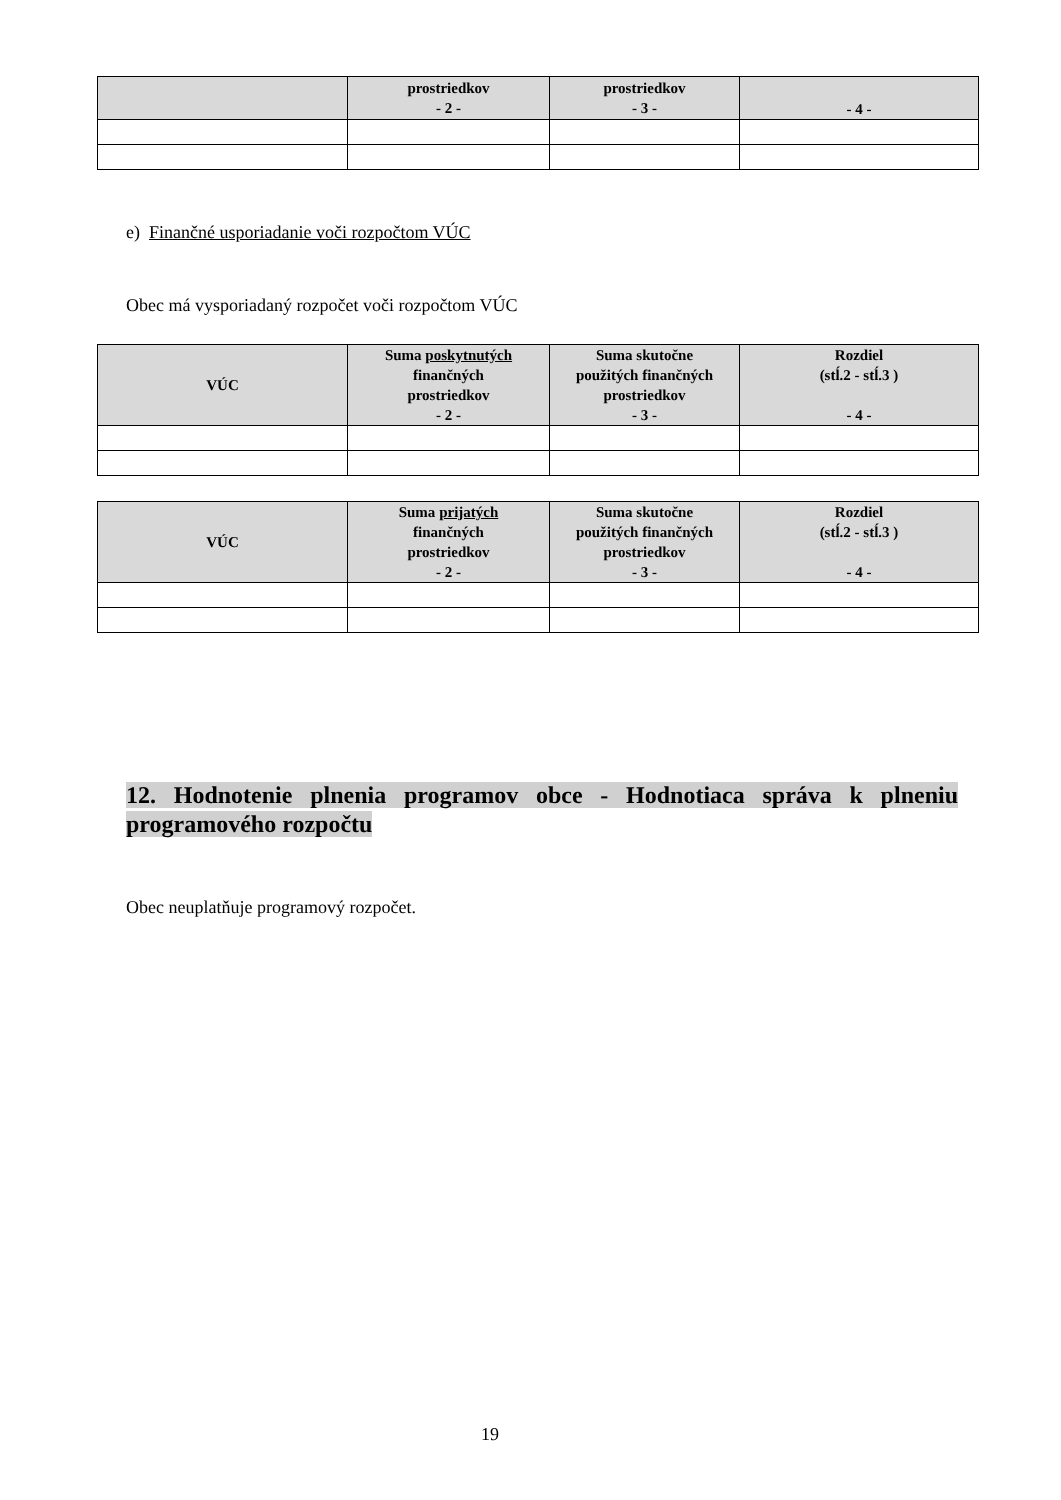| | prostriedkov - 2 - | prostriedkov - 3 - | - 4 - |
| --- | --- | --- | --- |
e) Finančné usporiadanie voči rozpočtom VÚC
Obec má vysporiadaný rozpočet voči rozpočtom VÚC
| VÚC | Suma poskytnutých finančných prostriedkov - 2 - | Suma skutočne použitých finančných prostriedkov - 3 - | Rozdiel (stĺ.2 - stĺ.3 ) - 4 - |
| --- | --- | --- | --- |
| VÚC | Suma prijatých finančných prostriedkov - 2 - | Suma skutočne použitých finančných prostriedkov - 3 - | Rozdiel (stĺ.2 - stĺ.3 ) - 4 - |
| --- | --- | --- | --- |
12. Hodnotenie plnenia programov obce - Hodnotiaca správa k plneniu programového rozpočtu
Obec neuplatňuje programový rozpočet.
19